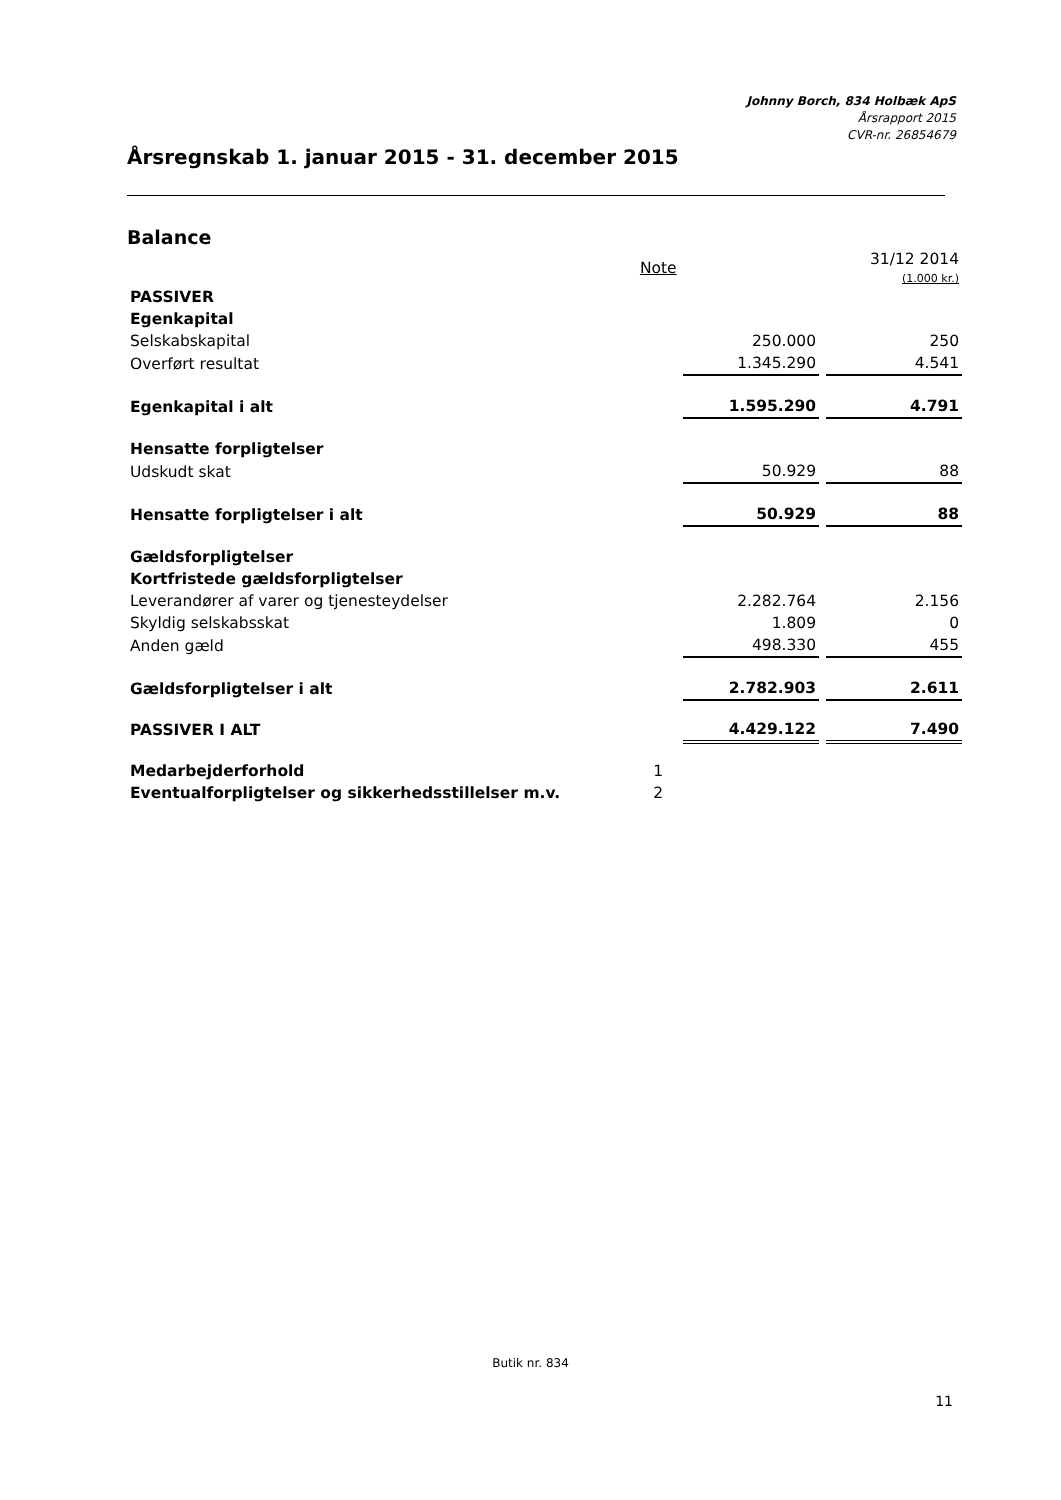Johnny Borch, 834 Holbæk ApS
Årsrapport 2015
CVR-nr. 26854679
Årsregnskab 1. januar 2015 - 31. december 2015
Balance
| | Note | | | 31/12 2014 (1.000 kr.) |
| --- | --- | --- | --- | --- |
| PASSIVER | | | | |
| Egenkapital | | | | |
| Selskabskapital | | 250.000 | | 250 |
| Overført resultat | | 1.345.290 | | 4.541 |
| Egenkapital i alt | | 1.595.290 | | 4.791 |
| Hensatte forpligtelser | | | | |
| Udskudt skat | | 50.929 | | 88 |
| Hensatte forpligtelser i alt | | 50.929 | | 88 |
| Gældsforpligtelser | | | | |
| Kortfristede gældsforpligtelser | | | | |
| Leverandører af varer og tjenesteydelser | | 2.282.764 | | 2.156 |
| Skyldig selskabsskat | | 1.809 | | 0 |
| Anden gæld | | 498.330 | | 455 |
| Gældsforpligtelser i alt | | 2.782.903 | | 2.611 |
| PASSIVER I ALT | | 4.429.122 | | 7.490 |
| Medarbejderforhold | 1 | | | |
| Eventualforpligtelser og sikkerhedsstillelser m.v. | 2 | | | |
Butik nr. 834
11